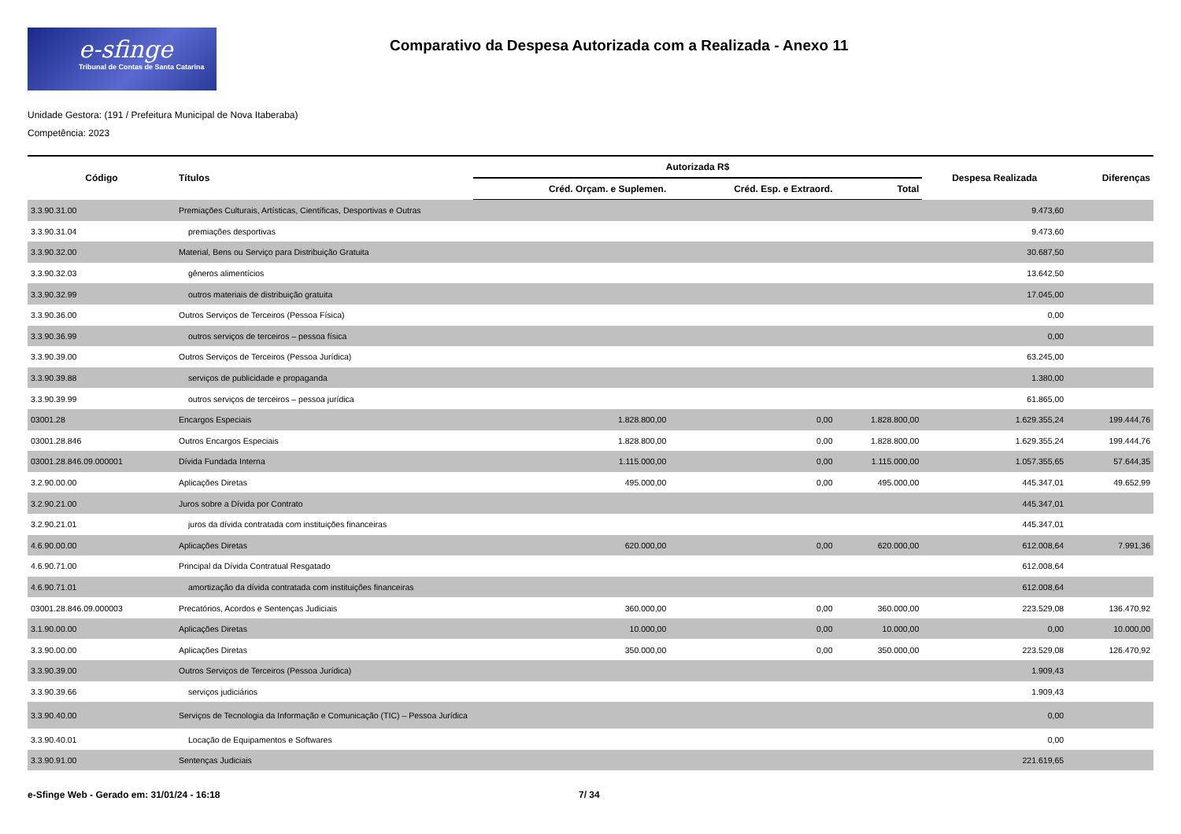e-sfinge
Tribunal de Contas de Santa Catarina
Comparativo da Despesa Autorizada com a Realizada - Anexo 11
Unidade Gestora: (191 / Prefeitura Municipal de Nova Itaberaba)
Competência: 2023
| Código | Títulos | Autorizada R$ | | | Despesa Realizada | Diferenças |
| --- | --- | --- | --- | --- | --- | --- |
| | | Créd. Orçam. e Suplemen. | Créd. Esp. e Extraord. | Total | | |
| 3.3.90.31.00 | Premiações Culturais, Artísticas, Científicas, Desportivas e Outras | | | | 9.473,60 | |
| 3.3.90.31.04 | premiações desportivas | | | | 9.473,60 | |
| 3.3.90.32.00 | Material, Bens ou Serviço para Distribuição Gratuita | | | | 30.687,50 | |
| 3.3.90.32.03 | gêneros alimentícios | | | | 13.642,50 | |
| 3.3.90.32.99 | outros materiais de distribuição gratuita | | | | 17.045,00 | |
| 3.3.90.36.00 | Outros Serviços de Terceiros (Pessoa Física) | | | | 0,00 | |
| 3.3.90.36.99 | outros serviços de terceiros – pessoa física | | | | 0,00 | |
| 3.3.90.39.00 | Outros Serviços de Terceiros (Pessoa Jurídica) | | | | 63.245,00 | |
| 3.3.90.39.88 | serviços de publicidade e propaganda | | | | 1.380,00 | |
| 3.3.90.39.99 | outros serviços de terceiros – pessoa jurídica | | | | 61.865,00 | |
| 03001.28 | Encargos Especiais | 1.828.800,00 | 0,00 | 1.828.800,00 | 1.629.355,24 | 199.444,76 |
| 03001.28.846 | Outros Encargos Especiais | 1.828.800,00 | 0,00 | 1.828.800,00 | 1.629.355,24 | 199.444,76 |
| 03001.28.846.09.000001 | Dívida Fundada Interna | 1.115.000,00 | 0,00 | 1.115.000,00 | 1.057.355,65 | 57.644,35 |
| 3.2.90.00.00 | Aplicações Diretas | 495.000,00 | 0,00 | 495.000,00 | 445.347,01 | 49.652,99 |
| 3.2.90.21.00 | Juros sobre a Dívida por Contrato | | | | 445.347,01 | |
| 3.2.90.21.01 | juros da dívida contratada com instituições financeiras | | | | 445.347,01 | |
| 4.6.90.00.00 | Aplicações Diretas | 620.000,00 | 0,00 | 620.000,00 | 612.008,64 | 7.991,36 |
| 4.6.90.71.00 | Principal da Dívida Contratual Resgatado | | | | 612.008,64 | |
| 4.6.90.71.01 | amortização da dívida contratada com instituições financeiras | | | | 612.008,64 | |
| 03001.28.846.09.000003 | Precatórios, Acordos e Sentenças Judiciais | 360.000,00 | 0,00 | 360.000,00 | 223.529,08 | 136.470,92 |
| 3.1.90.00.00 | Aplicações Diretas | 10.000,00 | 0,00 | 10.000,00 | 0,00 | 10.000,00 |
| 3.3.90.00.00 | Aplicações Diretas | 350.000,00 | 0,00 | 350.000,00 | 223.529,08 | 126.470,92 |
| 3.3.90.39.00 | Outros Serviços de Terceiros (Pessoa Jurídica) | | | | 1.909,43 | |
| 3.3.90.39.66 | serviços judiciários | | | | 1.909,43 | |
| 3.3.90.40.00 | Serviços de Tecnologia da Informação e Comunicação (TIC) – Pessoa Jurídica | | | | 0,00 | |
| 3.3.90.40.01 | Locação de Equipamentos e Softwares | | | | 0,00 | |
| 3.3.90.91.00 | Sentenças Judiciais | | | | 221.619,65 | |
e-Sfinge Web - Gerado em: 31/01/24 - 16:18 7/ 34